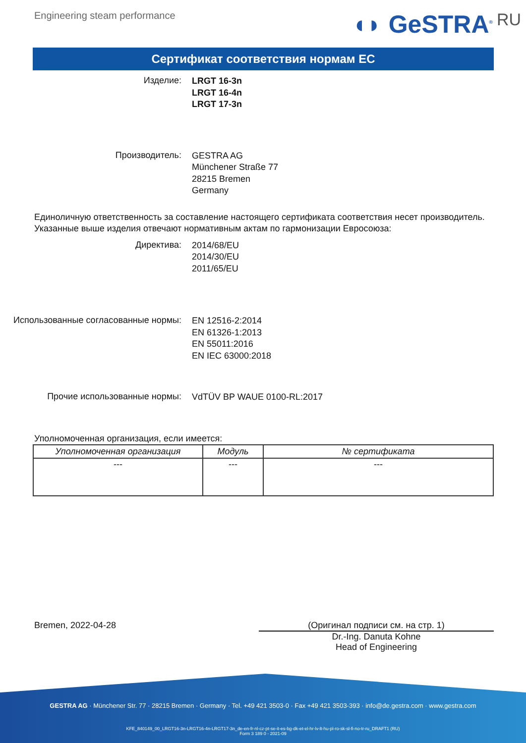Engineering steam performance
◖◗ GeSTRA<sup>®</sup> RU
Сертификат соответствия нормам ЕС
Изделие:
LRGT 16-3n
LRGT 16-4n
LRGT 17-3n
Производитель:
GESTRA AG
Münchener Straße 77
28215 Bremen
Germany
Единоличную ответственность за составление настоящего сертификата соответствия несет производитель.
Указанные выше изделия отвечают нормативным актам по гармонизации Евросоюза:
Директива:
2014/68/EU
2014/30/EU
2011/65/EU
Использованные согласованные нормы:
EN 12516-2:2014
EN 61326-1:2013
EN 55011:2016
EN IEC 63000:2018
Прочие использованные нормы:
VdTÜV BP WAUE 0100-RL:2017
Уполномоченная организация, если имеется:
| Уполномоченная организация | Модуль | № сертификата |
| --- | --- | --- |
| --- | --- | --- |
Bremen, 2022-04-28 (Оригинал подписи см. на стр. 1)
Dr.-Ing. Danuta Kohne
Head of Engineering
GESTRA AG · Münchener Str. 77 · 28215 Bremen · Germany · Tel. +49 421 3503-0 · Fax +49 421 3503-393 · info@de.gestra.com · www.gestra.com
KFE_840149_00_LRGT16-3n-LRGT16-4n-LRGT17-3n_de-en-fr-nl-cz-pt-se-it-es-bg-dk-et-el-hr-lv-lt-hu-pl-ro-sk-sl-fi-no-tr-ru_DRAFT1 (RU)
Form 3 189 0 - 2021-09